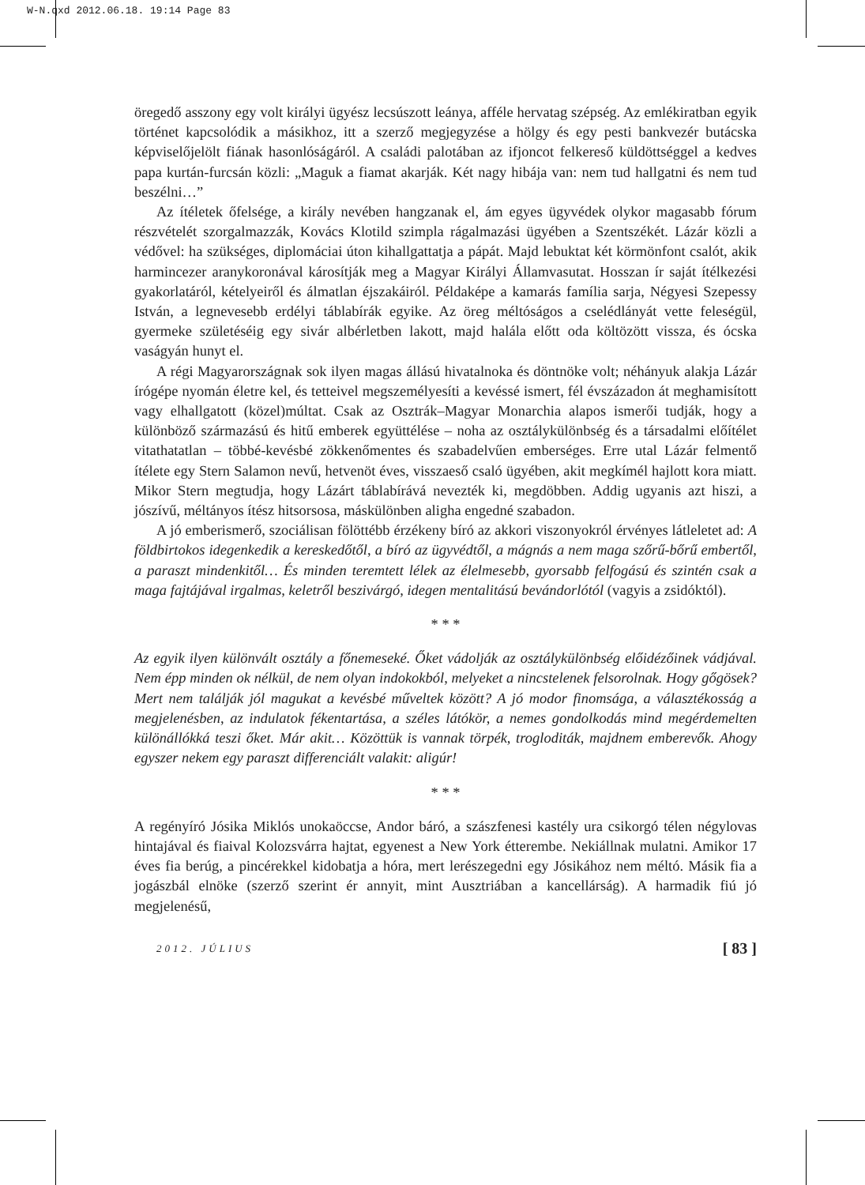W-N.qxd 2012.06.18. 19:14 Page 83
öregedő asszony egy volt királyi ügyész lecsúszott leánya, afféle hervatag szépség. Az emlékiratban egyik történet kapcsolódik a másikhoz, itt a szerző megjegyzése a hölgy és egy pesti bankvezér butácska képviselőjelölt fiának hasonlóságáról. A családi palotában az ifjoncot felkereső küldöttséggel a kedves papa kurtán-furcsán közli: „Maguk a fiamat akarják. Két nagy hibája van: nem tud hallgatni és nem tud beszélni…”
Az ítéletek őfelsége, a király nevében hangzanak el, ám egyes ügyvédek olykor magasabb fórum részvételét szorgalmazzák, Kovács Klotild szimpla rágalmazási ügyében a Szentszékét. Lázár közli a védővel: ha szükséges, diplomáciai úton kihallgattatja a pápát. Majd lebuktat két körmönfont csalót, akik harmincezer aranykoronával károsítják meg a Magyar Királyi Államvasutat. Hosszan ír saját ítélkezési gyakorlatáról, kételyeiről és álmatlan éjszakáiról. Példaképe a kamarás família sarja, Négyesi Szepessy István, a legnevesebb erdélyi táblabírák egyike. Az öreg méltóságos a cselédlányát vette feleségül, gyermeke születéséig egy sivár albérletben lakott, majd halála előtt oda költözött vissza, és ócska vaságyán hunyt el.
A régi Magyarországnak sok ilyen magas állású hivatalnoka és döntnöke volt; néhányuk alakja Lázár írógépe nyomán életre kel, és tetteivel megszemélyesíti a kevéssé ismert, fél évszázadon át meghamisított vagy elhallgatott (közel)múltat. Csak az Osztrák–Magyar Monarchia alapos ismerői tudják, hogy a különböző származású és hitű emberek együttélése – noha az osztálykülönbség és a társadalmi előítélet vitathatatlan – többé-kevésbé zökkenőmentes és szabadelvűen emberséges. Erre utal Lázár felmentő ítélete egy Stern Salamon nevű, hetvenöt éves, visszaeső csaló ügyében, akit megkímél hajlott kora miatt. Mikor Stern megtudja, hogy Lázárt táblabírává nevezték ki, megdöbben. Addig ugyanis azt hiszi, a jószívű, méltányos ítész hitsorsosa, máskülönben aligha engedné szabadon.
A jó emberismerő, szociálisan fölöttébb érzékeny bíró az akkori viszonyokról érvényes látleletet ad: A földbirtokos idegenkedik a kereskedőtől, a bíró az ügyvédtől, a mágnás a nem maga szőrű-bőrű embertől, a paraszt mindenkitől… És minden teremtett lélek az élelmesebb, gyorsabb felfogású és szintén csak a maga fajtájával irgalmas, keletről beszivárgó, idegen mentalitású bevándorlótól (vagyis a zsidóktól).
* * *
Az egyik ilyen különvált osztály a főnemeseké. Őket vádolják az osztálykülönbség előidézőinek vádjával. Nem épp minden ok nélkül, de nem olyan indokokból, melyeket a nincstelenek felsorolnak. Hogy gőgösek? Mert nem találják jól magukat a kevésbé műveltek között? A jó modor finomsága, a választékosság a megjelenésben, az indulatok fékentartása, a széles látókör, a nemes gondolkodás mind megérdemelten különállókká teszi őket. Már akit… Közöttük is vannak törpék, trogloditák, majdnem emberevők. Ahogy egyszer nekem egy paraszt differenciált valakit: aligúr!
* * *
A regényíró Jósika Miklós unokaöccse, Andor báró, a szászfenesi kastély ura csikorgó télen négylovas hintajával és fiaival Kolozsvárra hajtat, egyenest a New York étterembe. Nekiállnak mulatni. Amikor 17 éves fia berúg, a pincérekkel kidobatja a hóra, mert lerészegedni egy Jósikához nem méltó. Másik fia a jogászbál elnöke (szerző szerint ér annyit, mint Ausztriában a kancellárság). A harmadik fiú jó megjelenésű,
2012. JÚLIUS [ 83 ]